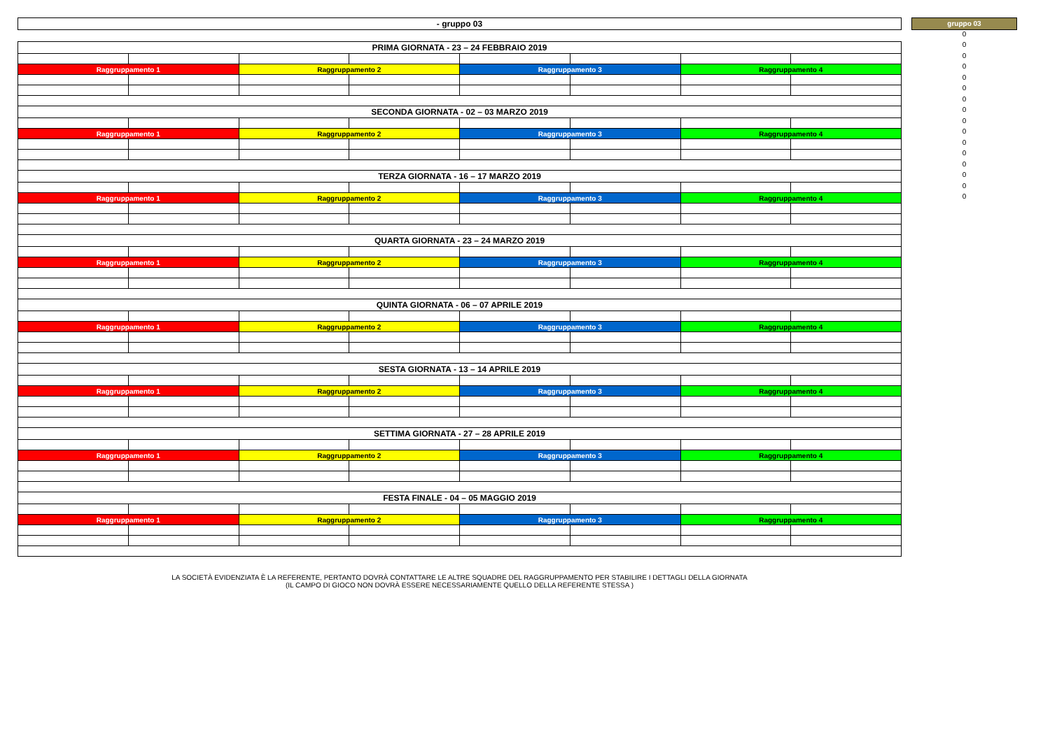| - gruppo 03 |
| PRIMA GIORNATA - 23 – 24 FEBBRAIO 2019 | | | | | | | |
| Raggruppamento 1 | | Raggruppamento 2 | | Raggruppamento 3 | | Raggruppamento 4 | |
| SECONDA GIORNATA - 02 – 03 MARZO 2019 | | | | | | | |
| Raggruppamento 1 | | Raggruppamento 2 | | Raggruppamento 3 | | Raggruppamento 4 | |
| TERZA GIORNATA - 16 – 17 MARZO 2019 | | | | | | | |
| Raggruppamento 1 | | Raggruppamento 2 | | Raggruppamento 3 | | Raggruppamento 4 | |
| QUARTA GIORNATA - 23 – 24 MARZO 2019 | | | | | | | |
| Raggruppamento 1 | | Raggruppamento 2 | | Raggruppamento 3 | | Raggruppamento 4 | |
| QUINTA GIORNATA - 06 – 07 APRILE 2019 | | | | | | | |
| Raggruppamento 1 | | Raggruppamento 2 | | Raggruppamento 3 | | Raggruppamento 4 | |
| SESTA GIORNATA - 13 – 14 APRILE 2019 | | | | | | | |
| Raggruppamento 1 | | Raggruppamento 2 | | Raggruppamento 3 | | Raggruppamento 4 | |
| SETTIMA GIORNATA - 27 – 28 APRILE 2019 | | | | | | | |
| Raggruppamento 1 | | Raggruppamento 2 | | Raggruppamento 3 | | Raggruppamento 4 | |
| FESTA FINALE - 04 – 05 MAGGIO 2019 | | | | | | | |
| Raggruppamento 1 | | Raggruppamento 2 | | Raggruppamento 3 | | Raggruppamento 4 | |
gruppo 03
0
0
0
0
0
0
0
0
0
0
0
0
0
0
0
0
LA SOCIETÀ EVIDENZIATA È LA REFERENTE, PERTANTO DOVRÀ CONTATTARE LE ALTRE SQUADRE DEL RAGGRUPPAMENTO PER STABILIRE I DETTAGLI DELLA GIORNATA
(IL CAMPO DI GIOCO NON DOVRÀ ESSERE NECESSARIAMENTE QUELLO DELLA REFERENTE STESSA )